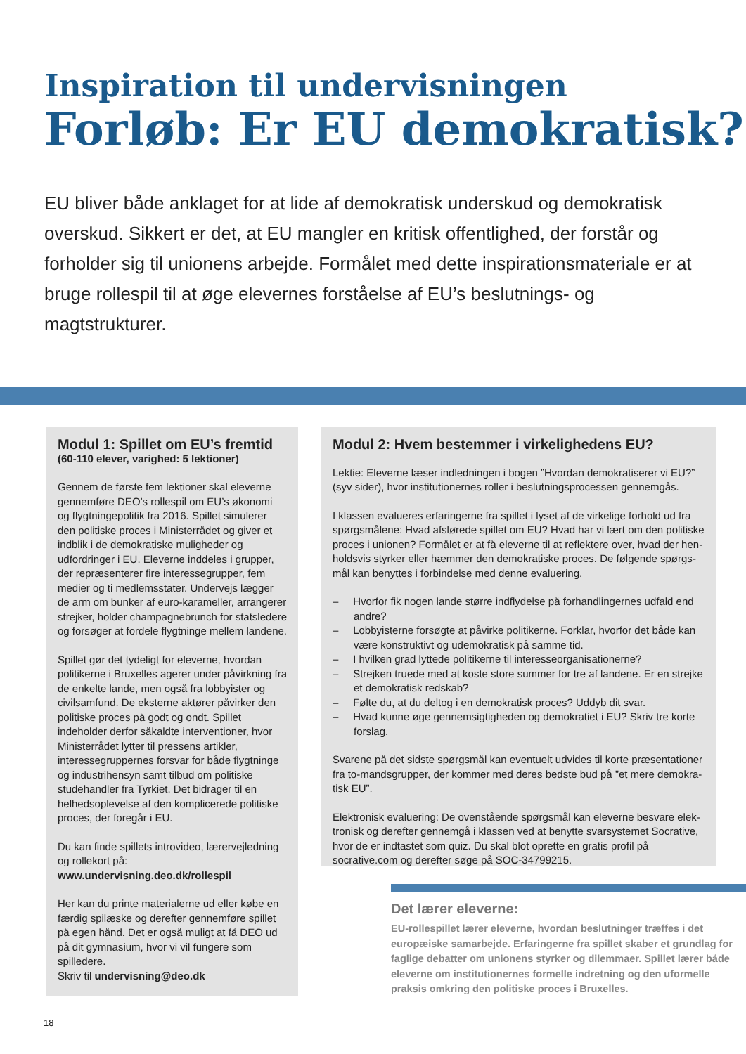Inspiration til undervisningen
Forløb: Er EU demokratisk?
EU bliver både anklaget for at lide af demokratisk underskud og demokratisk overskud. Sikkert er det, at EU mangler en kritisk offentlighed, der forstår og forholder sig til unionens arbejde. Formålet med dette inspirationsmateriale er at bruge rollespil til at øge elevernes forståelse af EU’s beslutnings- og magtstrukturer.
Modul 1: Spillet om EU’s fremtid
(60-110 elever, varighed: 5 lektioner)
Gennem de første fem lektioner skal eleverne gennemføre DEO’s rollespil om EU’s økonomi og flygtningepolitik fra 2016. Spillet simulerer den politiske proces i Ministerrådet og giver et indblik i de demokratiske muligheder og udfordringer i EU. Eleverne inddeles i grupper, der repræsenterer fire interessegrupper, fem medier og ti medlemsstater. Undervejs lægger de arm om bunker af euro-karameller, arrangerer strejker, holder champagnebrunch for statsledere og forsøger at fordele flygtninge mellem landene.
Spillet gør det tydeligt for eleverne, hvordan politikerne i Bruxelles agerer under påvirkning fra de enkelte lande, men også fra lobbyister og civilsamfund. De eksterne aktører påvirker den politiske proces på godt og ondt. Spillet indeholder derfor såkaldte interventioner, hvor Ministerrådet lytter til pressens artikler, interessegruppernes forsvar for både flygtninge og industrihensyn samt tilbud om politiske studehandler fra Tyrkiet. Det bidrager til en helhedsoplevelse af den komplicerede politiske proces, der foregår i EU.
Du kan finde spillets introvideo, lærervejledning og rollekort på:
www.undervisning.deo.dk/rollespil
Her kan du printe materialerne ud eller købe en færdig spilæske og derefter gennemføre spillet på egen hånd. Det er også muligt at få DEO ud på dit gymnasium, hvor vi vil fungere som spilledere.
Skriv til undervisning@deo.dk
Modul 2: Hvem bestemmer i virkelighedens EU?
Lektie: Eleverne læser indledningen i bogen ”Hvordan demokratiserer vi EU?” (syv sider), hvor institutionernes roller i beslutningsprocessen gennemgås.
I klassen evalueres erfaringerne fra spillet i lyset af de virkelige forhold ud fra spørgsmålene: Hvad afslørede spillet om EU? Hvad har vi lært om den politiske proces i unionen? Formålet er at få eleverne til at reflektere over, hvad der hen­holdsvis styrker eller hæmmer den demokratiske proces. De følgende spørgs­mål kan benyttes i forbindelse med denne evaluering.
– Hvorfor fik nogen lande større indflydelse på forhandlingernes udfald end andre?
– Lobbyisterne forsøgte at påvirke politikerne. Forklar, hvorfor det både kan være konstruktivt og udemokratisk på samme tid.
– I hvilken grad lyttede politikerne til interesseorganisationerne?
– Strejken truede med at koste store summer for tre af landene. Er en strejke et demokratisk redskab?
– Følte du, at du deltog i en demokratisk proces? Uddyb dit svar.
– Hvad kunne øge gennemsigtigheden og demokratiet i EU? Skriv tre korte forslag.
Svarene på det sidste spørgsmål kan eventuelt udvides til korte præsentationer fra to-mandsgrupper, der kommer med deres bedste bud på ”et mere demokra­tisk EU”.
Elektronisk evaluering: De ovenstående spørgsmål kan eleverne besvare elek­tronisk og derefter gennemgå i klassen ved at benytte svarsystemet Socrative, hvor de er indtastet som quiz. Du skal blot oprette en gratis profil på socrative.com og derefter søge på SOC-34799215.
Det lærer eleverne:
EU-rollespillet lærer eleverne, hvordan beslutninger træffes i det europæiske samarbejde. Erfaringerne fra spillet skaber et grundlag for faglige debatter om unionens styrker og dilemmaer. Spillet lærer både eleverne om institutionernes formelle indretning og den uformelle praksis omkring den politiske proces i Bruxelles.
18